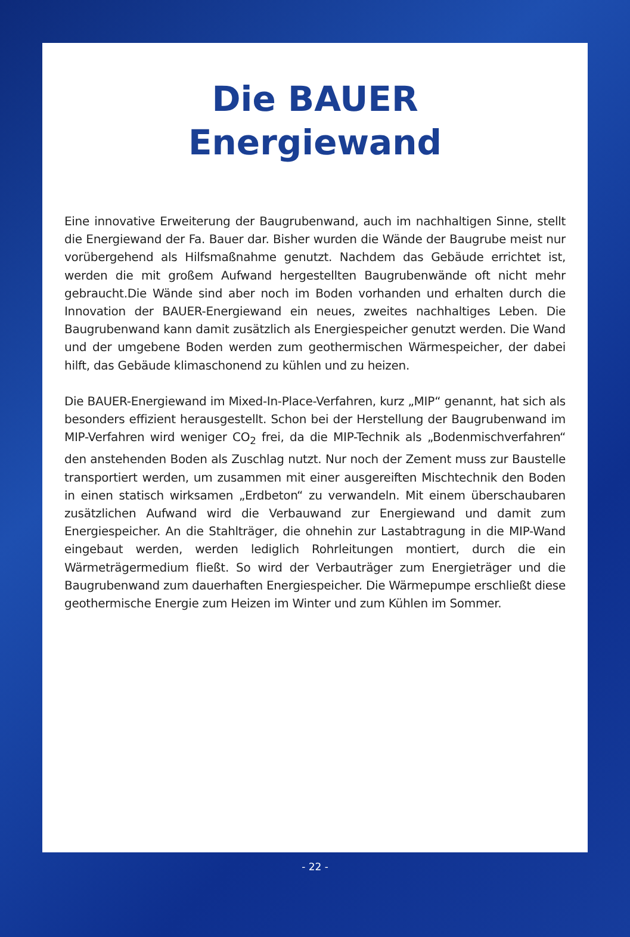Die BAUER
Energiewand
Eine innovative Erweiterung der Baugrubenwand, auch im nachhaltigen Sinne, stellt die Energiewand der Fa. Bauer dar. Bisher wurden die Wände der Baugrube meist nur vorübergehend als Hilfsmaßnahme genutzt. Nachdem das Gebäude errichtet ist, werden die mit großem Aufwand hergestellten Baugrubenwände oft nicht mehr gebraucht.Die Wände sind aber noch im Boden vorhanden und erhalten durch die Innovation der BAUER-Energiewand ein neues, zweites nachhaltiges Leben. Die Baugrubenwand kann damit zusätzlich als Energiespeicher genutzt werden. Die Wand und der umgebene Boden werden zum geothermischen Wärmespeicher, der dabei hilft, das Gebäude klimaschonend zu kühlen und zu heizen.
Die BAUER-Energiewand im Mixed-In-Place-Verfahren, kurz „MIP“ genannt, hat sich als besonders effizient herausgestellt. Schon bei der Herstellung der Baugrubenwand im MIP-Verfahren wird weniger CO<sub>2</sub> frei, da die MIP-Technik als „Bodenmischverfahren“ den anstehenden Boden als Zuschlag nutzt. Nur noch der Zement muss zur Baustelle transportiert werden, um zusammen mit einer ausgereiften Mischtechnik den Boden in einen statisch wirksamen „Erdbeton“ zu verwandeln. Mit einem überschaubaren zusätzlichen Aufwand wird die Verbauwand zur Energiewand und damit zum Energiespeicher. An die Stahlträger, die ohnehin zur Lastabtragung in die MIP-Wand eingebaut werden, werden lediglich Rohrleitungen montiert, durch die ein Wärmeträgermedium fließt. So wird der Verbauträger zum Energieträger und die Baugrubenwand zum dauerhaften Energiespeicher. Die Wärmepumpe erschließt diese geothermische Energie zum Heizen im Winter und zum Kühlen im Sommer.
- 22 -